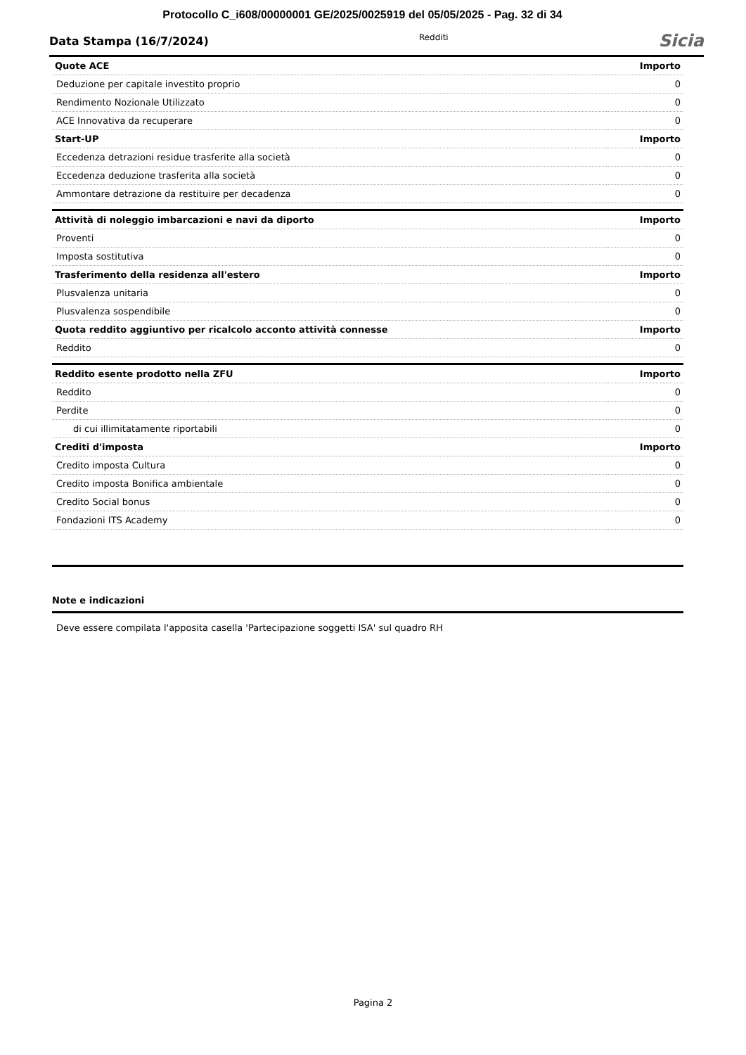Protocollo C_i608/00000001 GE/2025/0025919 del 05/05/2025 - Pag. 32 di 34
Data Stampa (16/7/2024) Redditi Sicia
| Quote ACE | Importo |
| --- | --- |
| Deduzione per capitale investito proprio | 0 |
| Rendimento Nozionale Utilizzato | 0 |
| ACE Innovativa da recuperare | 0 |
| Start-UP | Importo |
| Eccedenza detrazioni residue trasferite alla società | 0 |
| Eccedenza deduzione trasferita alla società | 0 |
| Ammontare detrazione da restituire per decadenza | 0 |
| Attività di noleggio imbarcazioni e navi da diporto | Importo |
| Proventi | 0 |
| Imposta sostitutiva | 0 |
| Trasferimento della residenza all'estero | Importo |
| Plusvalenza unitaria | 0 |
| Plusvalenza sospendibile | 0 |
| Quota reddito aggiuntivo per ricalcolo acconto attività connesse | Importo |
| Reddito | 0 |
| Reddito esente prodotto nella ZFU | Importo |
| Reddito | 0 |
| Perdite | 0 |
| di cui illimitatamente riportabili | 0 |
| Crediti d'imposta | Importo |
| Credito imposta Cultura | 0 |
| Credito imposta Bonifica ambientale | 0 |
| Credito Social bonus | 0 |
| Fondazioni ITS Academy | 0 |
Note e indicazioni
Deve essere compilata l'apposita casella 'Partecipazione soggetti ISA' sul quadro RH
Pagina 2